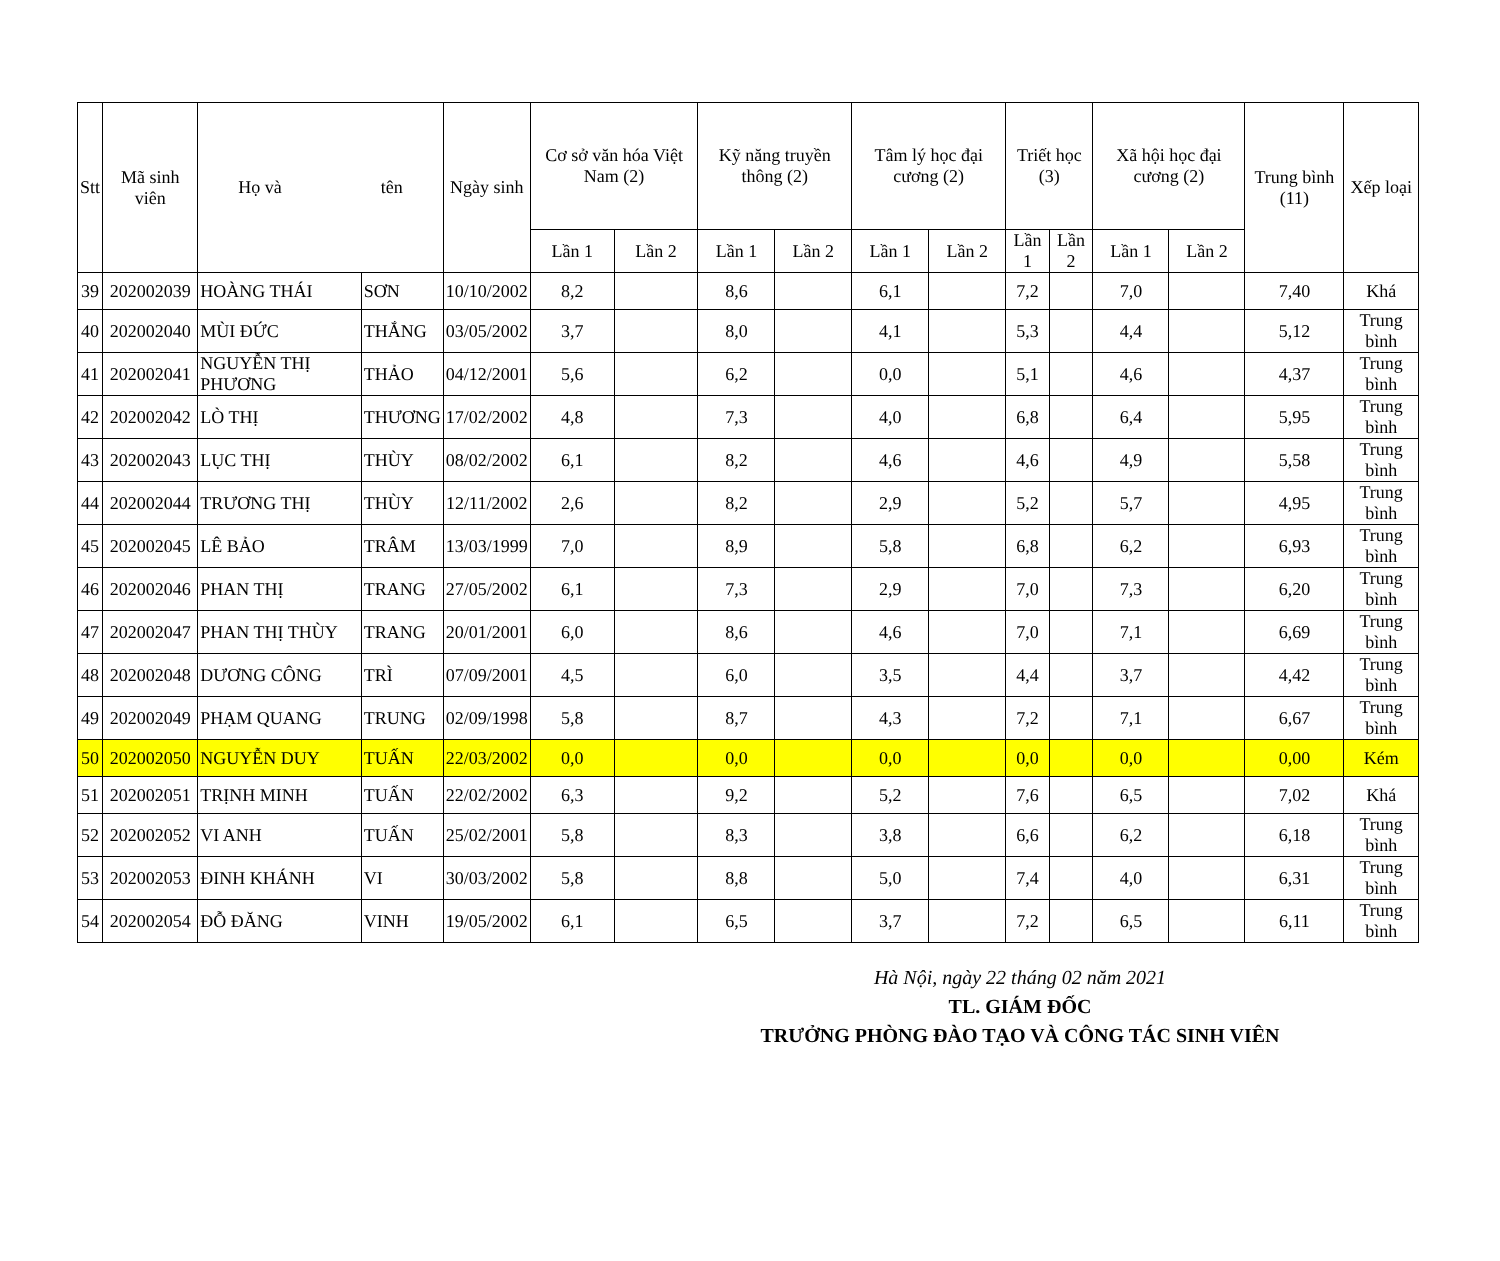| Stt | Mã sinh viên | Họ và tên | | Ngày sinh | Cơ sở văn hóa Việt Nam (2) | | Kỹ năng truyền thông (2) | | Tâm lý học đại cương (2) | | Triết học (3) | | Xã hội học đại cương (2) | | Trung bình (11) | Xếp loại |
| --- | --- | --- | --- | --- | --- | --- | --- | --- | --- | --- | --- | --- | --- | --- | --- | --- |
| | | | | | Lần 1 | Lần 2 | Lần 1 | Lần 2 | Lần 1 | Lần 2 | Lần 1 | Lần 2 | Lần 1 | Lần 2 | | |
| 39 | 202002039 | HOÀNG THÁI | SƠN | 10/10/2002 | 8,2 | | 8,6 | | 6,1 | | 7,2 | | 7,0 | | 7,40 | Khá |
| 40 | 202002040 | MÙI ĐỨC | THẮNG | 03/05/2002 | 3,7 | | 8,0 | | 4,1 | | 5,3 | | 4,4 | | 5,12 | Trung bình |
| 41 | 202002041 | NGUYỄN THỊ PHƯƠNG | THẢO | 04/12/2001 | 5,6 | | 6,2 | | 0,0 | | 5,1 | | 4,6 | | 4,37 | Trung bình |
| 42 | 202002042 | LÒ THỊ | THƯƠNG | 17/02/2002 | 4,8 | | 7,3 | | 4,0 | | 6,8 | | 6,4 | | 5,95 | Trung bình |
| 43 | 202002043 | LỤC THỊ | THÙY | 08/02/2002 | 6,1 | | 8,2 | | 4,6 | | 4,6 | | 4,9 | | 5,58 | Trung bình |
| 44 | 202002044 | TRƯƠNG THỊ | THÙY | 12/11/2002 | 2,6 | | 8,2 | | 2,9 | | 5,2 | | 5,7 | | 4,95 | Trung bình |
| 45 | 202002045 | LÊ BẢO | TRÂM | 13/03/1999 | 7,0 | | 8,9 | | 5,8 | | 6,8 | | 6,2 | | 6,93 | Trung bình |
| 46 | 202002046 | PHAN THỊ | TRANG | 27/05/2002 | 6,1 | | 7,3 | | 2,9 | | 7,0 | | 7,3 | | 6,20 | Trung bình |
| 47 | 202002047 | PHAN THỊ THÙY | TRANG | 20/01/2001 | 6,0 | | 8,6 | | 4,6 | | 7,0 | | 7,1 | | 6,69 | Trung bình |
| 48 | 202002048 | DƯƠNG CÔNG | TRÌ | 07/09/2001 | 4,5 | | 6,0 | | 3,5 | | 4,4 | | 3,7 | | 4,42 | Trung bình |
| 49 | 202002049 | PHẠM QUANG | TRUNG | 02/09/1998 | 5,8 | | 8,7 | | 4,3 | | 7,2 | | 7,1 | | 6,67 | Trung bình |
| 50 | 202002050 | NGUYỄN DUY | TUẤN | 22/03/2002 | 0,0 | | 0,0 | | 0,0 | | 0,0 | | 0,0 | | 0,00 | Kém |
| 51 | 202002051 | TRỊNH MINH | TUẤN | 22/02/2002 | 6,3 | | 9,2 | | 5,2 | | 7,6 | | 6,5 | | 7,02 | Khá |
| 52 | 202002052 | VI ANH | TUẤN | 25/02/2001 | 5,8 | | 8,3 | | 3,8 | | 6,6 | | 6,2 | | 6,18 | Trung bình |
| 53 | 202002053 | ĐINH KHÁNH | VI | 30/03/2002 | 5,8 | | 8,8 | | 5,0 | | 7,4 | | 4,0 | | 6,31 | Trung bình |
| 54 | 202002054 | ĐỖ ĐĂNG | VINH | 19/05/2002 | 6,1 | | 6,5 | | 3,7 | | 7,2 | | 6,5 | | 6,11 | Trung bình |
Hà Nội, ngày 22 tháng 02 năm 2021
TL. GIÁM ĐỐC
TRƯỞNG PHÒNG ĐÀO TẠO VÀ CÔNG TÁC SINH VIÊN